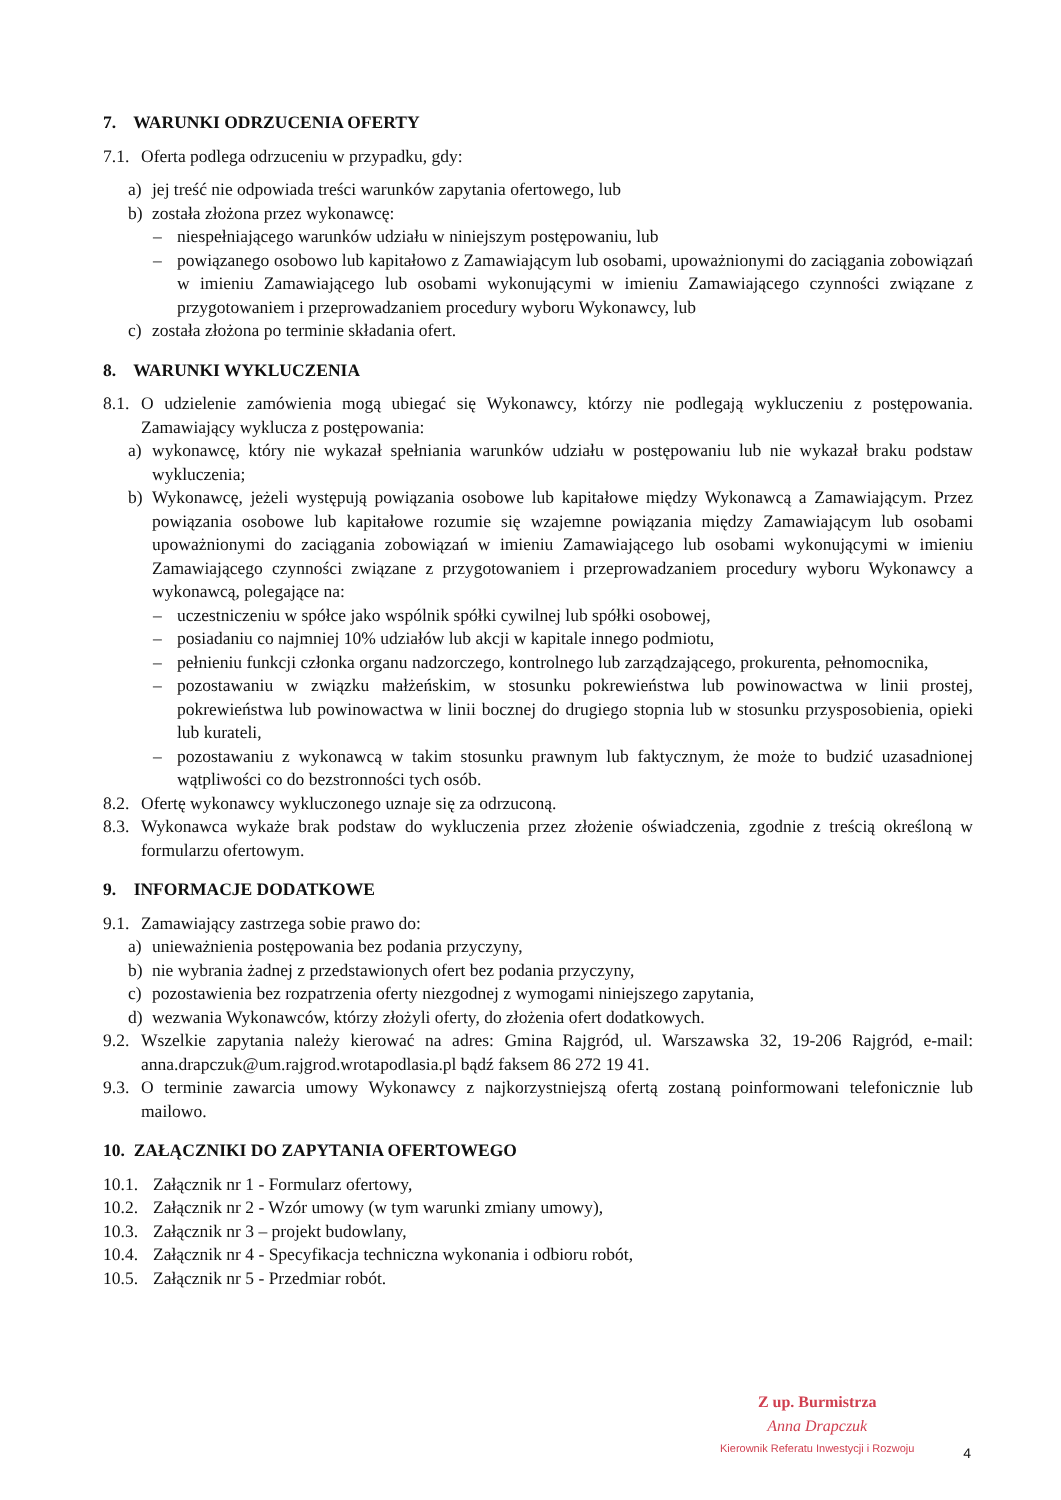7. WARUNKI ODRZUCENIA OFERTY
7.1. Oferta podlega odrzuceniu w przypadku, gdy:
a) jej treść nie odpowiada treści warunków zapytania ofertowego, lub
b) została złożona przez wykonawcę:
– niespełniającego warunków udziału w niniejszym postępowaniu, lub
– powiązanego osobowo lub kapitałowo z Zamawiającym lub osobami, upoważnionymi do zaciągania zobowiązań w imieniu Zamawiającego lub osobami wykonującymi w imieniu Zamawiającego czynności związane z przygotowaniem i przeprowadzaniem procedury wyboru Wykonawcy, lub
c) została złożona po terminie składania ofert.
8. WARUNKI WYKLUCZENIA
8.1. O udzielenie zamówienia mogą ubiegać się Wykonawcy, którzy nie podlegają wykluczeniu z postępowania. Zamawiający wyklucza z postępowania:
a) wykonawcę, który nie wykazał spełniania warunków udziału w postępowaniu lub nie wykazał braku podstaw wykluczenia;
b) Wykonawcę, jeżeli występują powiązania osobowe lub kapitałowe między Wykonawcą a Zamawiającym. Przez powiązania osobowe lub kapitałowe rozumie się wzajemne powiązania między Zamawiającym lub osobami upoważnionymi do zaciągania zobowiązań w imieniu Zamawiającego lub osobami wykonującymi w imieniu Zamawiającego czynności związane z przygotowaniem i przeprowadzaniem procedury wyboru Wykonawcy a wykonawcą, polegające na:
– uczestniczeniu w spółce jako wspólnik spółki cywilnej lub spółki osobowej,
– posiadaniu co najmniej 10% udziałów lub akcji w kapitale innego podmiotu,
– pełnieniu funkcji członka organu nadzorczego, kontrolnego lub zarządzającego, prokurenta, pełnomocnika,
– pozostawaniu w związku małżeńskim, w stosunku pokrewieństwa lub powinowactwa w linii prostej, pokrewieństwa lub powinowactwa w linii bocznej do drugiego stopnia lub w stosunku przysposobienia, opieki lub kurateli,
– pozostawaniu z wykonawcą w takim stosunku prawnym lub faktycznym, że może to budzić uzasadnionej wątpliwości co do bezstronności tych osób.
8.2. Ofertę wykonawcy wykluczonego uznaje się za odrzuconą.
8.3. Wykonawca wykaże brak podstaw do wykluczenia przez złożenie oświadczenia, zgodnie z treścią określoną w formularzu ofertowym.
9. INFORMACJE DODATKOWE
9.1. Zamawiający zastrzega sobie prawo do:
a) unieważnienia postępowania bez podania przyczyny,
b) nie wybrania żadnej z przedstawionych ofert bez podania przyczyny,
c) pozostawienia bez rozpatrzenia oferty niezgodnej z wymogami niniejszego zapytania,
d) wezwania Wykonawców, którzy złożyli oferty, do złożenia ofert dodatkowych.
9.2. Wszelkie zapytania należy kierować na adres: Gmina Rajgród, ul. Warszawska 32, 19-206 Rajgród, e-mail: anna.drapczuk@um.rajgrod.wrotapodlasia.pl bądź faksem 86 272 19 41.
9.3. O terminie zawarcia umowy Wykonawcy z najkorzystniejszą ofertą zostaną poinformowani telefonicznie lub mailowo.
10. ZAŁĄCZNIKI DO ZAPYTANIA OFERTOWEGO
10.1. Załącznik nr 1 - Formularz ofertowy,
10.2. Załącznik nr 2 - Wzór umowy (w tym warunki zmiany umowy),
10.3. Załącznik nr 3 – projekt budowlany,
10.4. Załącznik nr 4 - Specyfikacja techniczna wykonania i odbioru robót,
10.5. Załącznik nr 5 - Przedmiar robót.
Z up. Burmistrza
Anna Drapczuk
Kierownik Referatu Inwestycji i Rozwoju
4